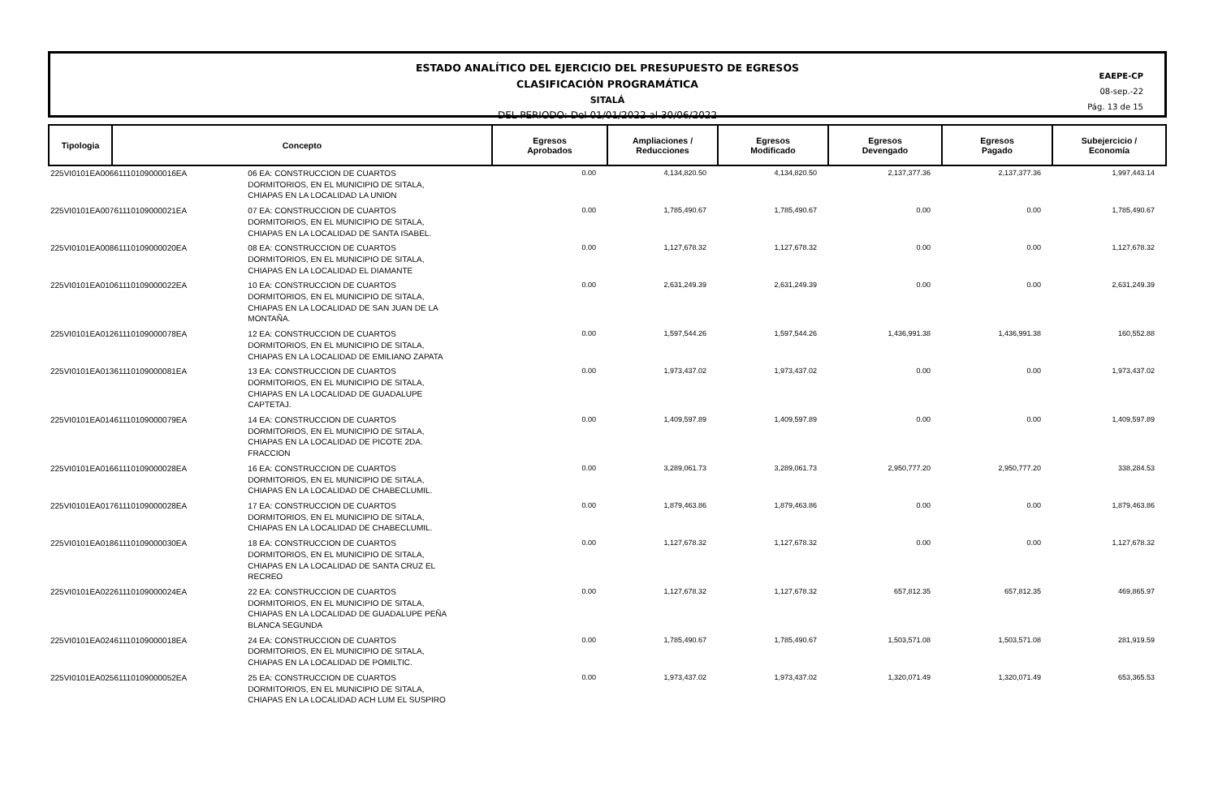ESTADO ANALÍTICO DEL EJERCICIO DEL PRESUPUESTO DE EGRESOS
CLASIFICACIÓN PROGRAMÁTICA
SITALÁ
DEL PERIODO: Del 01/01/2022 al 30/06/2022
EAEPE-CP
08-sep.-22
Pág. 13 de 15
| Tipologia | Concepto | | Egresos Aprobados | Ampliaciones / Reducciones | Egresos Modificado | Egresos Devengado | Egresos Pagado | Subejercicio / Economía |
| --- | --- | --- | --- | --- | --- | --- | --- | --- |
| 225VI0101EA00661110109000016EA | | 06 EA: CONSTRUCCION DE CUARTOS DORMITORIOS, EN EL MUNICIPIO DE SITALA, CHIAPAS EN LA LOCALIDAD LA UNION | 0.00 | 4,134,820.50 | 4,134,820.50 | 2,137,377.36 | 2,137,377.36 | 1,997,443.14 |
| 225VI0101EA00761110109000021EA | | 07 EA: CONSTRUCCION DE CUARTOS DORMITORIOS, EN EL MUNICIPIO DE SITALA, CHIAPAS EN LA LOCALIDAD DE SANTA ISABEL. | 0.00 | 1,785,490.67 | 1,785,490.67 | 0.00 | 0.00 | 1,785,490.67 |
| 225VI0101EA00861110109000020EA | | 08 EA: CONSTRUCCION DE CUARTOS DORMITORIOS, EN EL MUNICIPIO DE SITALA, CHIAPAS EN LA LOCALIDAD EL DIAMANTE | 0.00 | 1,127,678.32 | 1,127,678.32 | 0.00 | 0.00 | 1,127,678.32 |
| 225VI0101EA01061110109000022EA | | 10 EA: CONSTRUCCION DE CUARTOS DORMITORIOS, EN EL MUNICIPIO DE SITALA, CHIAPAS EN LA LOCALIDAD DE SAN JUAN DE LA MONTAÑA. | 0.00 | 2,631,249.39 | 2,631,249.39 | 0.00 | 0.00 | 2,631,249.39 |
| 225VI0101EA01261110109000078EA | | 12 EA: CONSTRUCCION DE CUARTOS DORMITORIOS, EN EL MUNICIPIO DE SITALA, CHIAPAS EN LA LOCALIDAD DE EMILIANO ZAPATA | 0.00 | 1,597,544.26 | 1,597,544.26 | 1,436,991.38 | 1,436,991.38 | 160,552.88 |
| 225VI0101EA01361110109000081EA | | 13 EA: CONSTRUCCION DE CUARTOS DORMITORIOS, EN EL MUNICIPIO DE SITALA, CHIAPAS EN LA LOCALIDAD DE GUADALUPE CAPTETAJ. | 0.00 | 1,973,437.02 | 1,973,437.02 | 0.00 | 0.00 | 1,973,437.02 |
| 225VI0101EA01461110109000079EA | | 14 EA: CONSTRUCCION DE CUARTOS DORMITORIOS, EN EL MUNICIPIO DE SITALA, CHIAPAS EN LA LOCALIDAD DE PICOTE 2DA. FRACCION | 0.00 | 1,409,597.89 | 1,409,597.89 | 0.00 | 0.00 | 1,409,597.89 |
| 225VI0101EA01661110109000028EA | | 16 EA: CONSTRUCCION DE CUARTOS DORMITORIOS, EN EL MUNICIPIO DE SITALA, CHIAPAS EN LA LOCALIDAD DE CHABECLUMIL. | 0.00 | 3,289,061.73 | 3,289,061.73 | 2,950,777.20 | 2,950,777.20 | 338,284.53 |
| 225VI0101EA01761110109000028EA | | 17 EA: CONSTRUCCION DE CUARTOS DORMITORIOS, EN EL MUNICIPIO DE SITALA, CHIAPAS EN LA LOCALIDAD DE CHABECLUMIL. | 0.00 | 1,879,463.86 | 1,879,463.86 | 0.00 | 0.00 | 1,879,463.86 |
| 225VI0101EA01861110109000030EA | | 18 EA: CONSTRUCCION DE CUARTOS DORMITORIOS, EN EL MUNICIPIO DE SITALA, CHIAPAS EN LA LOCALIDAD DE SANTA CRUZ EL RECREO | 0.00 | 1,127,678.32 | 1,127,678.32 | 0.00 | 0.00 | 1,127,678.32 |
| 225VI0101EA02261110109000024EA | | 22 EA: CONSTRUCCION DE CUARTOS DORMITORIOS, EN EL MUNICIPIO DE SITALA, CHIAPAS EN LA LOCALIDAD DE GUADALUPE PEÑA BLANCA SEGUNDA | 0.00 | 1,127,678.32 | 1,127,678.32 | 657,812.35 | 657,812.35 | 469,865.97 |
| 225VI0101EA02461110109000018EA | | 24 EA: CONSTRUCCION DE CUARTOS DORMITORIOS, EN EL MUNICIPIO DE SITALA, CHIAPAS EN LA LOCALIDAD DE POMILTIC. | 0.00 | 1,785,490.67 | 1,785,490.67 | 1,503,571.08 | 1,503,571.08 | 281,919.59 |
| 225VI0101EA02561110109000052EA | | 25 EA: CONSTRUCCION DE CUARTOS DORMITORIOS, EN EL MUNICIPIO DE SITALA, CHIAPAS EN LA LOCALIDAD ACH LUM EL SUSPIRO | 0.00 | 1,973,437.02 | 1,973,437.02 | 1,320,071.49 | 1,320,071.49 | 653,365.53 |